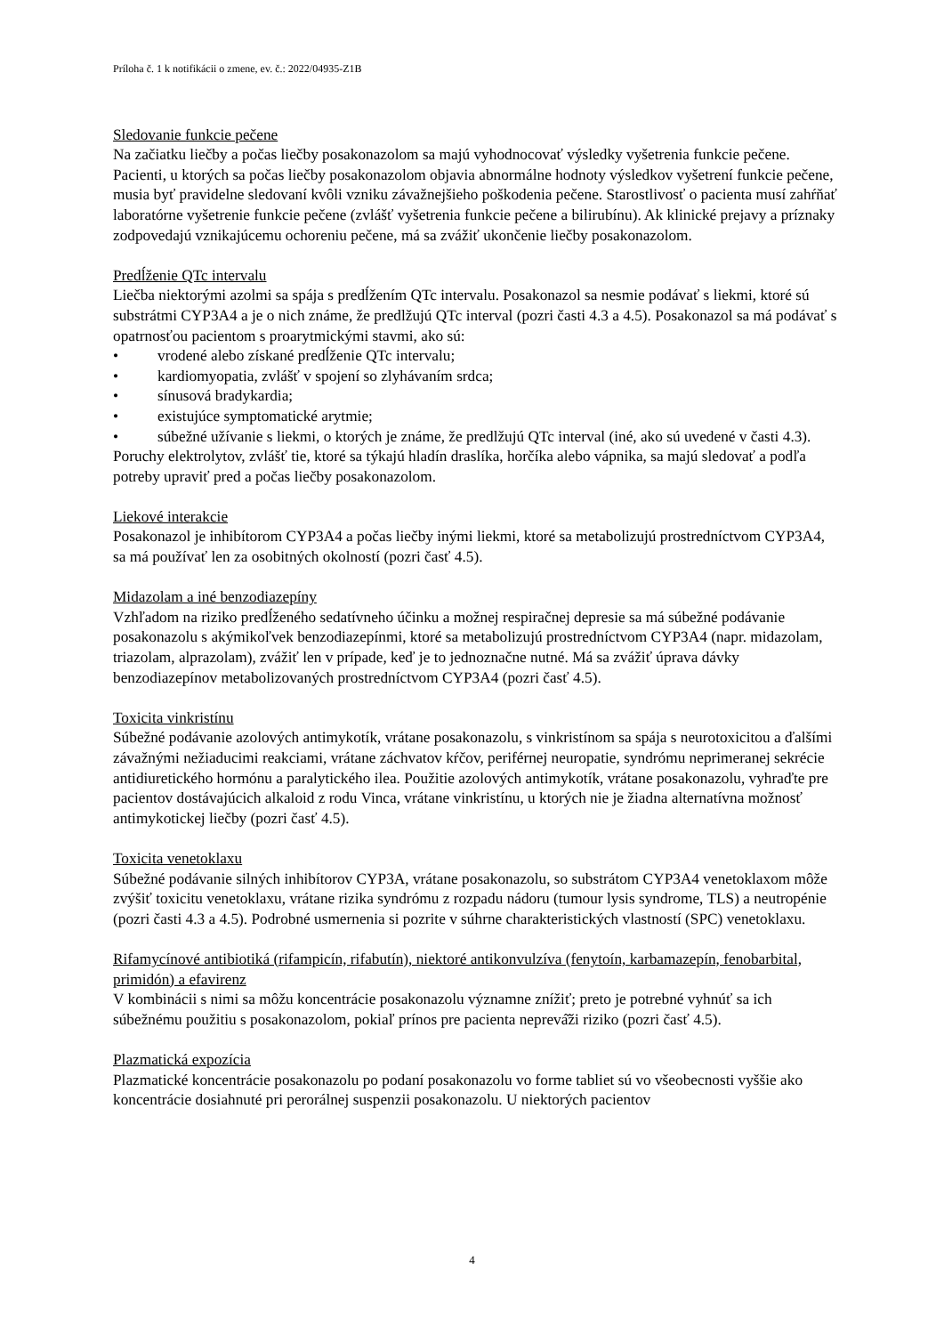Príloha č. 1 k notifikácii o zmene, ev. č.: 2022/04935-Z1B
Sledovanie funkcie pečene
Na začiatku liečby a počas liečby posakonazolom sa majú vyhodnocovať výsledky vyšetrenia funkcie pečene. Pacienti, u ktorých sa počas liečby posakonazolom objavia abnormálne hodnoty výsledkov vyšetrení funkcie pečene, musia byť pravidelne sledovaní kvôli vzniku závažnejšieho poškodenia pečene. Starostlivosť o pacienta musí zahŕňať laboratórne vyšetrenie funkcie pečene (zvlášť vyšetrenia funkcie pečene a bilirubínu). Ak klinické prejavy a príznaky zodpovedajú vznikajúcemu ochoreniu pečene, má sa zvážiť ukončenie liečby posakonazolom.
Predĺženie QTc intervalu
Liečba niektorými azolmi sa spája s predĺžením QTc intervalu. Posakonazol sa nesmie podávať s liekmi, ktoré sú substrátmi CYP3A4 a je o nich známe, že predlžujú QTc interval (pozri časti 4.3 a 4.5). Posakonazol sa má podávať s opatrnosťou pacientom s proarytmickými stavmi, ako sú:
• vrodené alebo získané predĺženie QTc intervalu;
• kardiomyopatia, zvlášť v spojení so zlyhávaním srdca;
• sínusová bradykardia;
• existujúce symptomatické arytmie;
• súbežné užívanie s liekmi, o ktorých je známe, že predlžujú QTc interval (iné, ako sú uvedené v časti 4.3).
Poruchy elektrolytov, zvlášť tie, ktoré sa týkajú hladín draslíka, horčíka alebo vápnika, sa majú sledovať a podľa potreby upraviť pred a počas liečby posakonazolom.
Liekové interakcie
Posakonazol je inhibítorom CYP3A4 a počas liečby inými liekmi, ktoré sa metabolizujú prostredníctvom CYP3A4, sa má používať len za osobitných okolností (pozri časť 4.5).
Midazolam a iné benzodiazepíny
Vzhľadom na riziko predĺženého sedatívneho účinku a možnej respiračnej depresie sa má súbežné podávanie posakonazolu s akýmikoľvek benzodiazepínmi, ktoré sa metabolizujú prostredníctvom CYP3A4 (napr. midazolam, triazolam, alprazolam), zvážiť len v prípade, keď je to jednoznačne nutné. Má sa zvážiť úprava dávky benzodiazepínov metabolizovaných prostredníctvom CYP3A4 (pozri časť 4.5).
Toxicita vinkristínu
Súbežné podávanie azolových antimykotík, vrátane posakonazolu, s vinkristínom sa spája s neurotoxicitou a ďalšími závažnými nežiaducimi reakciami, vrátane záchvatov kŕčov, periférnej neuropatie, syndrómu neprimeranej sekrécie antidiuretického hormónu a paralytického ilea. Použitie azolových antimykotík, vrátane posakonazolu, vyhraďte pre pacientov dostávajúcich alkaloid z rodu Vinca, vrátane vinkristínu, u ktorých nie je žiadna alternatívna možnosť antimykotickej liečby (pozri časť 4.5).
Toxicita venetoklaxu
Súbežné podávanie silných inhibítorov CYP3A, vrátane posakonazolu, so substrátom CYP3A4 venetoklaxom môže zvýšiť toxicitu venetoklaxu, vrátane rizika syndrómu z rozpadu nádoru (tumour lysis syndrome, TLS) a neutropénie (pozri časti 4.3 a 4.5). Podrobné usmernenia si pozrite v súhrne charakteristických vlastností (SPC) venetoklaxu.
Rifamycínové antibiotiká (rifampicín, rifabutín), niektoré antikonvulzíva (fenytoín, karbamazepín, fenobarbital, primidón) a efavirenz
V kombinácii s nimi sa môžu koncentrácie posakonazolu významne znížiť; preto je potrebné vyhnúť sa ich súbežnému použitiu s posakonazolom, pokiaľ prínos pre pacienta neprevá̌ži riziko (pozri časť 4.5).
Plazmatická expozícia
Plazmatické koncentrácie posakonazolu po podaní posakonazolu vo forme tabliet sú vo všeobecnosti vyššie ako koncentrácie dosiahnuté pri perorálnej suspenzii posakonazolu. U niektorých pacientov
4